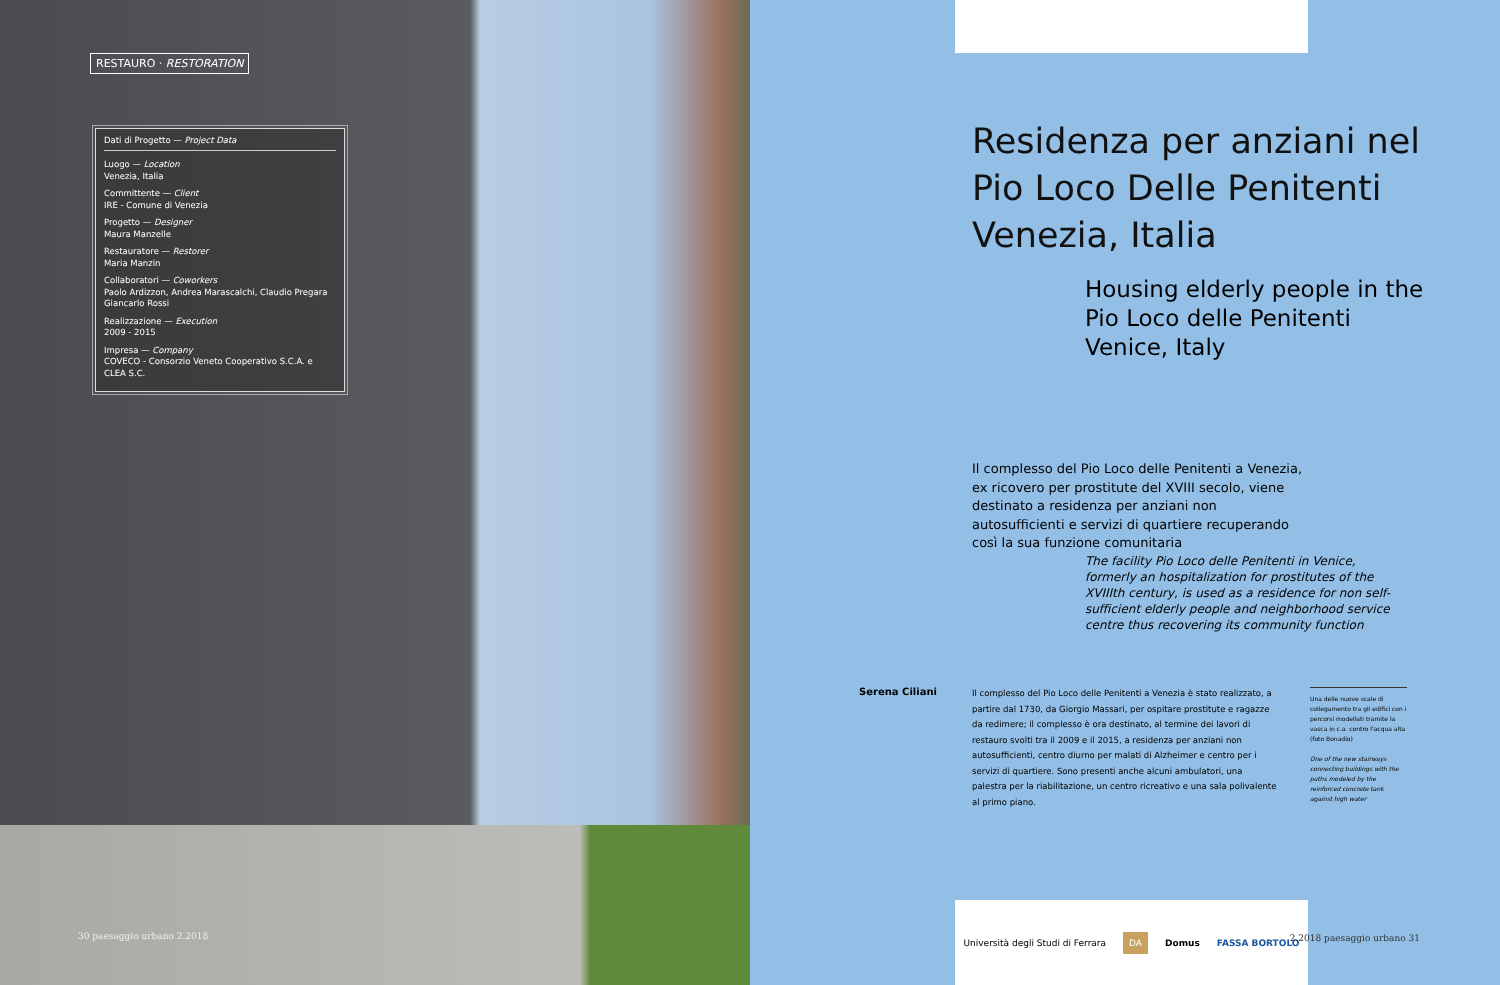RESTAURO · RESTORATION
Dati di Progetto — Project Data
Luogo — Location
Venezia, Italia
Committente — Client
IRE - Comune di Venezia
Progetto — Designer
Maura Manzelle
Restauratore — Restorer
Maria Manzin
Collaboratori — Coworkers
Paolo Ardizzon, Andrea Marascalchi, Claudio Pregara Giancarlo Rossi
Realizzazione — Execution
2009 - 2015
Impresa — Company
COVECO - Consorzio Veneto Cooperativo S.C.A. e CLEA S.C.
30 paesaggio urbano 2.2018
Residenza per anziani nel
Pio Loco Delle Penitenti
Venezia, Italia
Housing elderly people in the
Pio Loco delle Penitenti
Venice, Italy
Il complesso del Pio Loco delle Penitenti a Venezia, ex ricovero per prostitute del XVIII secolo, viene destinato a residenza per anziani non autosufficienti e servizi di quartiere recuperando così la sua funzione comunitaria
The facility Pio Loco delle Penitenti in Venice, formerly an hospitalization for prostitutes of the XVIIIth century, is used as a residence for non self-sufficient elderly people and neighborhood service centre thus recovering its community function
Serena Ciliani
Il complesso del Pio Loco delle Penitenti a Venezia è stato realizzato, a partire dal 1730, da Giorgio Massari, per ospitare prostitute e ragazze da redimere; il complesso è ora destinato, al termine dei lavori di restauro svolti tra il 2009 e il 2015, a residenza per anziani non autosufficienti, centro diurno per malati di Alzheimer e centro per i servizi di quartiere. Sono presenti anche alcuni ambulatori, una palestra per la riabilitazione, un centro ricreativo e una sala polivalente al primo piano.
Una delle nuove scale di collegamento tra gli edifici con i percorsi modellati tramite la vasca in c.a. contro l'acqua alta (foto Bonadio)
One of the new stairways connecting buildings with the paths modeled by the reinforced concrete tank against high water
Università degli Studi di Ferrara DA Domus FASSA BORTOLO
2.2018 paesaggio urbano 31